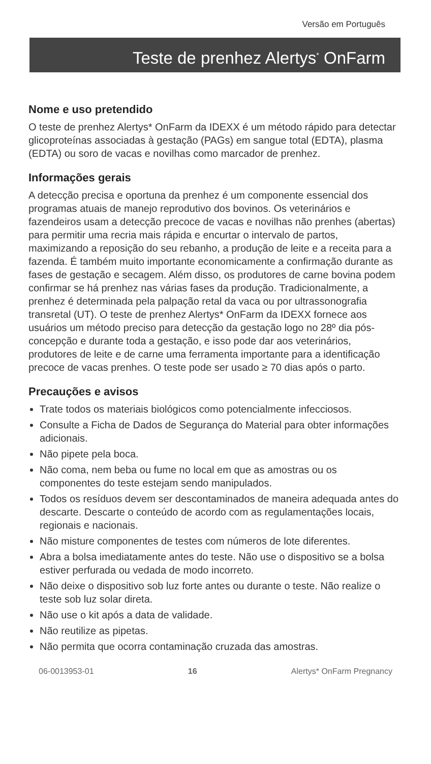Versão em Português
Teste de prenhez Alertys<sup>*</sup> OnFarm
Nome e uso pretendido
O teste de prenhez Alertys* OnFarm da IDEXX é um método rápido para detectar glicoproteínas associadas à gestação (PAGs) em sangue total (EDTA), plasma (EDTA) ou soro de vacas e novilhas como marcador de prenhez.
Informações gerais
A detecção precisa e oportuna da prenhez é um componente essencial dos programas atuais de manejo reprodutivo dos bovinos. Os veterinários e fazendeiros usam a detecção precoce de vacas e novilhas não prenhes (abertas) para permitir uma recria mais rápida e encurtar o intervalo de partos, maximizando a reposição do seu rebanho, a produção de leite e a receita para a fazenda. É também muito importante economicamente a confirmação durante as fases de gestação e secagem. Além disso, os produtores de carne bovina podem confirmar se há prenhez nas várias fases da produção. Tradicionalmente, a prenhez é determinada pela palpação retal da vaca ou por ultrassonografia transretal (UT). O teste de prenhez Alertys* OnFarm da IDEXX fornece aos usuários um método preciso para detecção da gestação logo no 28º dia pós-concepção e durante toda a gestação, e isso pode dar aos veterinários, produtores de leite e de carne uma ferramenta importante para a identificação precoce de vacas prenhes. O teste pode ser usado ≥ 70 dias após o parto.
Precauções e avisos
Trate todos os materiais biológicos como potencialmente infecciosos.
Consulte a Ficha de Dados de Segurança do Material para obter informações adicionais.
Não pipete pela boca.
Não coma, nem beba ou fume no local em que as amostras ou os componentes do teste estejam sendo manipulados.
Todos os resíduos devem ser descontaminados de maneira adequada antes do descarte. Descarte o conteúdo de acordo com as regulamentações locais, regionais e nacionais.
Não misture componentes de testes com números de lote diferentes.
Abra a bolsa imediatamente antes do teste. Não use o dispositivo se a bolsa estiver perfurada ou vedada de modo incorreto.
Não deixe o dispositivo sob luz forte antes ou durante o teste. Não realize o teste sob luz solar direta.
Não use o kit após a data de validade.
Não reutilize as pipetas.
Não permita que ocorra contaminação cruzada das amostras.
06-0013953-01 16 Alertys* OnFarm Pregnancy